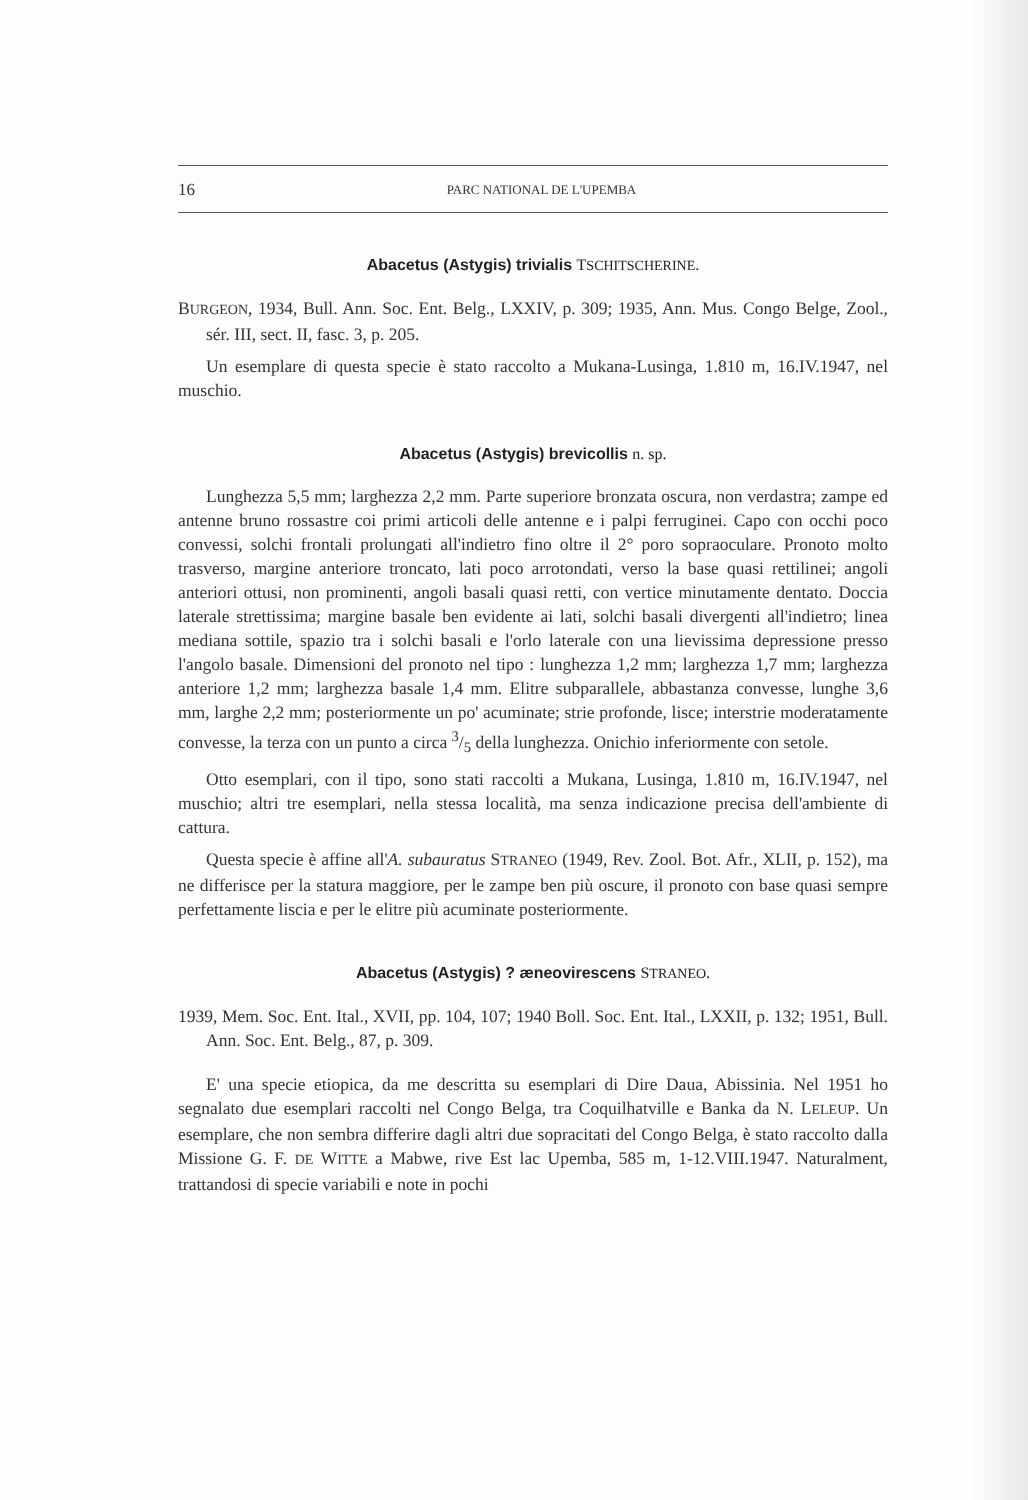16 PARC NATIONAL DE L'UPEMBA
Abacetus (Astygis) trivialis TSCHITSCHERINE.
BURGEON, 1934, Bull. Ann. Soc. Ent. Belg., LXXIV, p. 309; 1935, Ann. Mus. Congo Belge, Zool., sér. III, sect. II, fasc. 3, p. 205.
Un esemplare di questa specie è stato raccolto a Mukana-Lusinga, 1.810 m, 16.IV.1947, nel muschio.
Abacetus (Astygis) brevicollis n. sp.
Lunghezza 5,5 mm; larghezza 2,2 mm. Parte superiore bronzata oscura, non verdastra; zampe ed antenne bruno rossastre coi primi articoli delle antenne e i palpi ferruginei. Capo con occhi poco convessi, solchi frontali prolungati all'indietro fino oltre il 2° poro sopraoculare. Pronoto molto trasverso, margine anteriore troncato, lati poco arrotondati, verso la base quasi rettilinei; angoli anteriori ottusi, non prominenti, angoli basali quasi retti, con vertice minutamente dentato. Doccia laterale strettissima; margine basale ben evidente ai lati, solchi basali divergenti all'indietro; linea mediana sottile, spazio tra i solchi basali e l'orlo laterale con una lievissima depressione presso l'angolo basale. Dimensioni del pronoto nel tipo : lunghezza 1,2 mm; larghezza 1,7 mm; larghezza anteriore 1,2 mm; larghezza basale 1,4 mm. Elitre subparallele, abbastanza convesse, lunghe 3,6 mm, larghe 2,2 mm; posteriormente un po' acuminate; strie profonde, lisce; interstrie moderatamente convesse, la terza con un punto a circa 3/5 della lunghezza. Onichio inferiormente con setole.
Otto esemplari, con il tipo, sono stati raccolti a Mukana, Lusinga, 1.810 m, 16.IV.1947, nel muschio; altri tre esemplari, nella stessa località, ma senza indicazione precisa dell'ambiente di cattura.
Questa specie è affine all'A. subauratus STRANEO (1949, Rev. Zool. Bot. Afr., XLII, p. 152), ma ne differisce per la statura maggiore, per le zampe ben più oscure, il pronoto con base quasi sempre perfettamente liscia e per le elitre più acuminate posteriormente.
Abacetus (Astygis) ? æneovirescens STRANEO.
1939, Mem. Soc. Ent. Ital., XVII, pp. 104, 107; 1940 Boll. Soc. Ent. Ital., LXXII, p. 132; 1951, Bull. Ann. Soc. Ent. Belg., 87, p. 309.
E' una specie etiopica, da me descritta su esemplari di Dire Daua, Abissinia. Nel 1951 ho segnalato due esemplari raccolti nel Congo Belga, tra Coquilhatville e Banka da N. LELEUP. Un esemplare, che non sembra differire dagli altri due sopracitati del Congo Belga, è stato raccolto dalla Missione G. F. DE WITTE a Mabwe, rive Est lac Upemba, 585 m, 1-12.VIII.1947. Naturalment, trattandosi di specie variabili e note in pochi